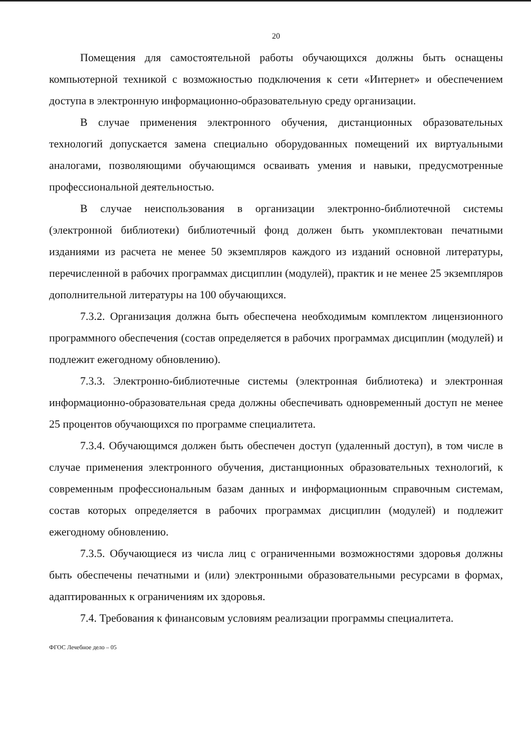20
Помещения для самостоятельной работы обучающихся должны быть оснащены компьютерной техникой с возможностью подключения к сети «Интернет» и обеспечением доступа в электронную информационно-образовательную среду организации.
В случае применения электронного обучения, дистанционных образовательных технологий допускается замена специально оборудованных помещений их виртуальными аналогами, позволяющими обучающимся осваивать умения и навыки, предусмотренные профессиональной деятельностью.
В случае неиспользования в организации электронно-библиотечной системы (электронной библиотеки) библиотечный фонд должен быть укомплектован печатными изданиями из расчета не менее 50 экземпляров каждого из изданий основной литературы, перечисленной в рабочих программах дисциплин (модулей), практик и не менее 25 экземпляров дополнительной литературы на 100 обучающихся.
7.3.2. Организация должна быть обеспечена необходимым комплектом лицензионного программного обеспечения (состав определяется в рабочих программах дисциплин (модулей) и подлежит ежегодному обновлению).
7.3.3. Электронно-библиотечные системы (электронная библиотека) и электронная информационно-образовательная среда должны обеспечивать одновременный доступ не менее 25 процентов обучающихся по программе специалитета.
7.3.4. Обучающимся должен быть обеспечен доступ (удаленный доступ), в том числе в случае применения электронного обучения, дистанционных образовательных технологий, к современным профессиональным базам данных и информационным справочным системам, состав которых определяется в рабочих программах дисциплин (модулей) и подлежит ежегодному обновлению.
7.3.5. Обучающиеся из числа лиц с ограниченными возможностями здоровья должны быть обеспечены печатными и (или) электронными образовательными ресурсами в формах, адаптированных к ограничениям их здоровья.
7.4. Требования к финансовым условиям реализации программы специалитета.
ФГОС Лечебное дело – 05